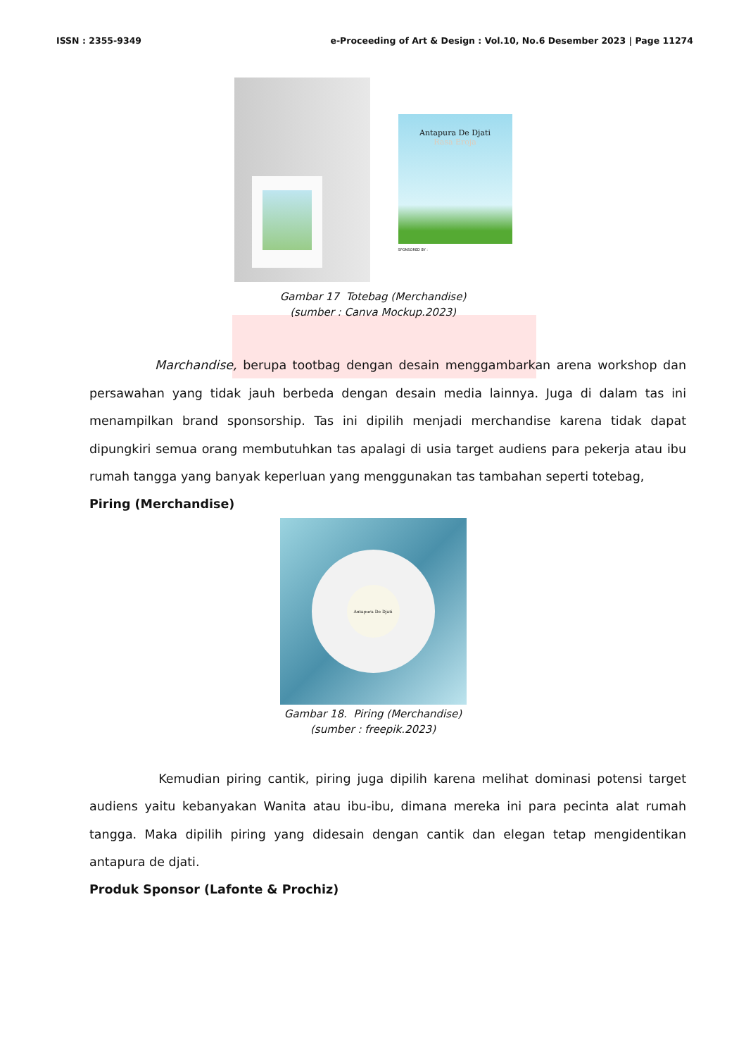ISSN : 2355-9349 e-Proceeding of Art & Design : Vol.10, No.6 Desember 2023 | Page 11274
Antapura De Djati
Rasa Eroja
SPONSORED BY :
Gambar 17 Totebag (Merchandise)
(sumber : Canva Mockup.2023)
Marchandise, berupa tootbag dengan desain menggambarkan arena workshop dan persawahan yang tidak jauh berbeda dengan desain media lainnya. Juga di dalam tas ini menampilkan brand sponsorship. Tas ini dipilih menjadi merchandise karena tidak dapat dipungkiri semua orang membutuhkan tas apalagi di usia target audiens para pekerja atau ibu rumah tangga yang banyak keperluan yang menggunakan tas tambahan seperti totebag,
Piring (Merchandise)
Antapura De Djati
Gambar 18. Piring (Merchandise)
(sumber : freepik.2023)
Kemudian piring cantik, piring juga dipilih karena melihat dominasi potensi target audiens yaitu kebanyakan Wanita atau ibu-ibu, dimana mereka ini para pecinta alat rumah tangga. Maka dipilih piring yang didesain dengan cantik dan elegan tetap mengidentikan antapura de djati.
Produk Sponsor (Lafonte & Prochiz)